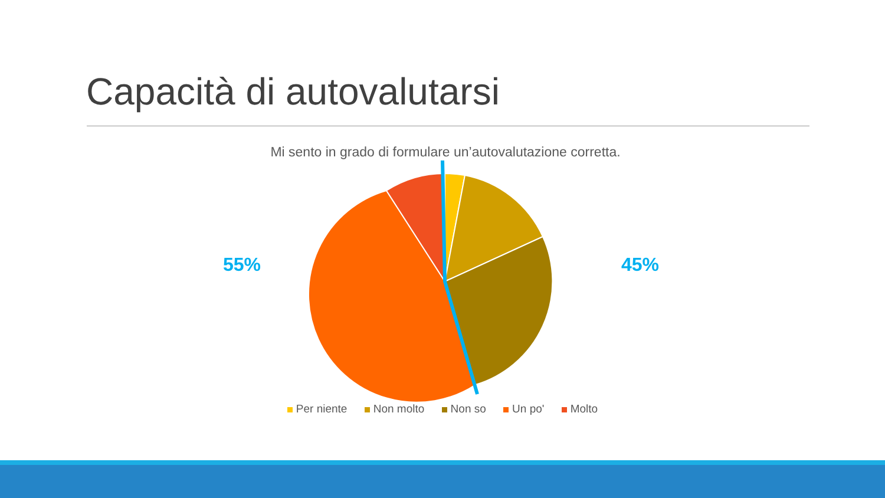Capacità di autovalutarsi
Mi sento in grado di formulare un’autovalutazione corretta.
55% 45%
Per niente Non molto Non so Un po' Molto